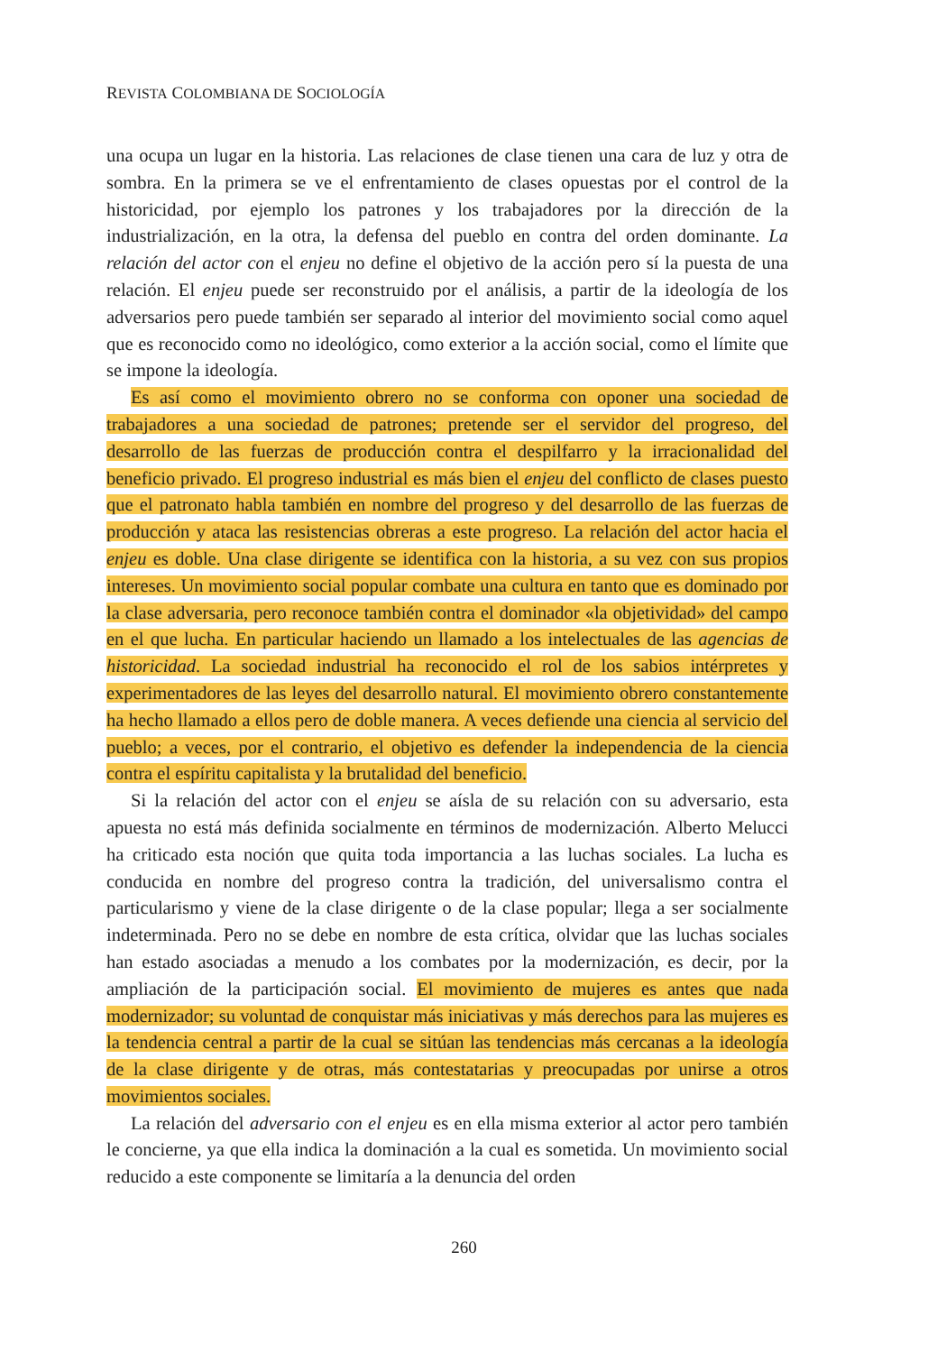REVISTA COLOMBIANA DE SOCIOLOGÍA
una ocupa un lugar en la historia. Las relaciones de clase tienen una cara de luz y otra de sombra. En la primera se ve el enfrentamiento de clases opuestas por el control de la historicidad, por ejemplo los patrones y los trabajadores por la dirección de la industrialización, en la otra, la defensa del pueblo en contra del orden dominante. La relación del actor con el enjeu no define el objetivo de la acción pero sí la puesta de una relación. El enjeu puede ser reconstruido por el análisis, a partir de la ideología de los adversarios pero puede también ser separado al interior del movimiento social como aquel que es reconocido como no ideológico, como exterior a la acción social, como el límite que se impone la ideología.
Es así como el movimiento obrero no se conforma con oponer una sociedad de trabajadores a una sociedad de patrones; pretende ser el servidor del progreso, del desarrollo de las fuerzas de producción contra el despilfarro y la irracionalidad del beneficio privado. El progreso industrial es más bien el enjeu del conflicto de clases puesto que el patronato habla también en nombre del progreso y del desarrollo de las fuerzas de producción y ataca las resistencias obreras a este progreso. La relación del actor hacia el enjeu es doble. Una clase dirigente se identifica con la historia, a su vez con sus propios intereses. Un movimiento social popular combate una cultura en tanto que es dominado por la clase adversaria, pero reconoce también contra el dominador «la objetividad» del campo en el que lucha. En particular haciendo un llamado a los intelectuales de las agencias de historicidad. La sociedad industrial ha reconocido el rol de los sabios intérpretes y experimentadores de las leyes del desarrollo natural. El movimiento obrero constantemente ha hecho llamado a ellos pero de doble manera. A veces defiende una ciencia al servicio del pueblo; a veces, por el contrario, el objetivo es defender la independencia de la ciencia contra el espíritu capitalista y la brutalidad del beneficio.
Si la relación del actor con el enjeu se aísla de su relación con su adversario, esta apuesta no está más definida socialmente en términos de modernización. Alberto Melucci ha criticado esta noción que quita toda importancia a las luchas sociales. La lucha es conducida en nombre del progreso contra la tradición, del universalismo contra el particularismo y viene de la clase dirigente o de la clase popular; llega a ser socialmente indeterminada. Pero no se debe en nombre de esta crítica, olvidar que las luchas sociales han estado asociadas a menudo a los combates por la modernización, es decir, por la ampliación de la participación social. El movimiento de mujeres es antes que nada modernizador; su voluntad de conquistar más iniciativas y más derechos para las mujeres es la tendencia central a partir de la cual se sitúan las tendencias más cercanas a la ideología de la clase dirigente y de otras, más contestatarias y preocupadas por unirse a otros movimientos sociales.
La relación del adversario con el enjeu es en ella misma exterior al actor pero también le concierne, ya que ella indica la dominación a la cual es sometida. Un movimiento social reducido a este componente se limitaría a la denuncia del orden
260